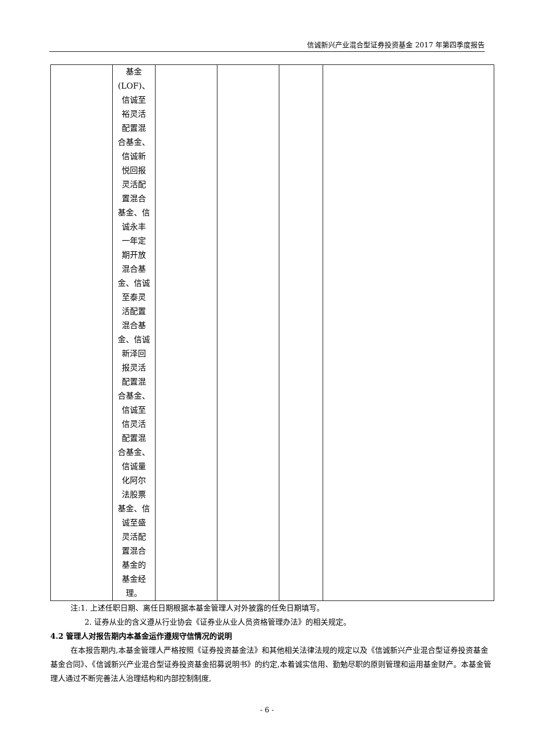信诚新兴产业混合型证券投资基金 2017 年第四季度报告
| | 基金 (LOF)、 信诚至 裕灵活 配置混 合基金、 信诚新 悦回报 灵活配 置混合 基金、信 诚永丰 一年定 期开放 混合基 金、信诚 至泰灵 活配置 混合基 金、信诚 新泽回 报灵活 配置混 合基金、 信诚至 信灵活 配置混 合基金、 信诚量 化阿尔 法股票 基金、信 诚至盛 灵活配 置混合 基金的 基金经 理。 | | | | |
注:1. 上述任职日期、离任日期根据本基金管理人对外披露的任免日期填写。
2. 证券从业的含义遵从行业协会《证券业从业人员资格管理办法》的相关规定。
4.2 管理人对报告期内本基金运作遵规守信情况的说明
在本报告期内,本基金管理人严格按照《证券投资基金法》和其他相关法律法规的规定以及《信诚新兴产业混合型证券投资基金基金合同》、《信诚新兴产业混合型证券投资基金招募说明书》的约定,本着诚实信用、勤勉尽职的原则管理和运用基金财产。本基金管理人通过不断完善法人治理结构和内部控制制度,
- 6 -